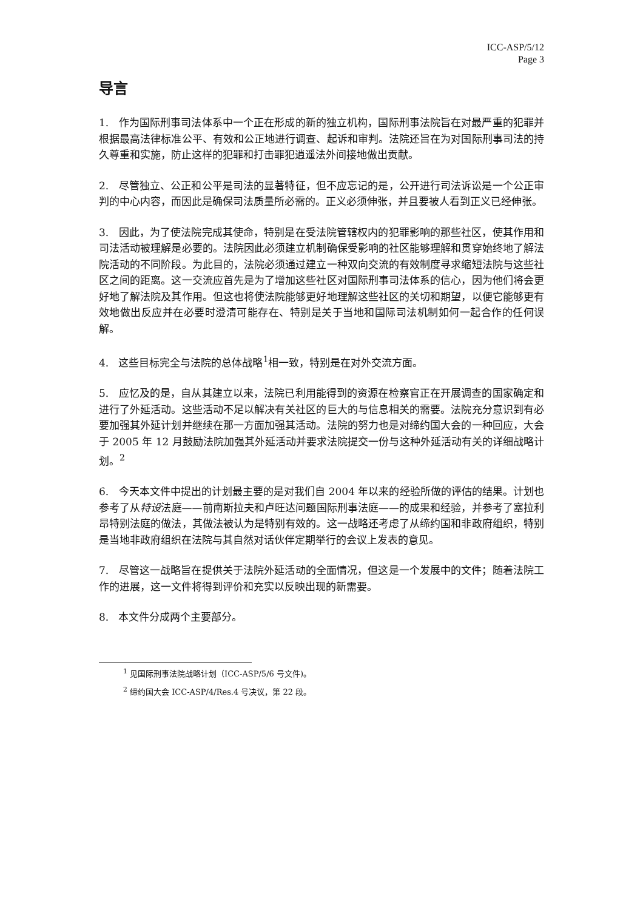ICC-ASP/5/12
Page 3
导言
1. 作为国际刑事司法体系中一个正在形成的新的独立机构，国际刑事法院旨在对最严重的犯罪并根据最高法律标准公平、有效和公正地进行调查、起诉和审判。法院还旨在为对国际刑事司法的持久尊重和实施，防止这样的犯罪和打击罪犯逍遥法外间接地做出贡献。
2. 尽管独立、公正和公平是司法的显著特征，但不应忘记的是，公开进行司法诉讼是一个公正审判的中心内容，而因此是确保司法质量所必需的。正义必须伸张，并且要被人看到正义已经伸张。
3. 因此，为了使法院完成其使命，特别是在受法院管辖权内的犯罪影响的那些社区，使其作用和司法活动被理解是必要的。法院因此必须建立机制确保受影响的社区能够理解和贯穿始终地了解法院活动的不同阶段。为此目的，法院必须通过建立一种双向交流的有效制度寻求缩短法院与这些社区之间的距离。这一交流应首先是为了增加这些社区对国际刑事司法体系的信心，因为他们将会更好地了解法院及其作用。但这也将使法院能够更好地理解这些社区的关切和期望，以便它能够更有效地做出反应并在必要时澄清可能存在、特别是关于当地和国际司法机制如何一起合作的任何误解。
4. 这些目标完全与法院的总体战略<sup>1</sup>相一致，特别是在对外交流方面。
5. 应忆及的是，自从其建立以来，法院已利用能得到的资源在检察官正在开展调查的国家确定和进行了外延活动。这些活动不足以解决有关社区的巨大的与信息相关的需要。法院充分意识到有必要加强其外延计划并继续在那一方面加强其活动。法院的努力也是对缔约国大会的一种回应，大会于 2005 年 12 月鼓励法院加强其外延活动并要求法院提交一份与这种外延活动有关的详细战略计划。<sup>2</sup>
6. 今天本文件中提出的计划最主要的是对我们自 2004 年以来的经验所做的评估的结果。计划也参考了从特设法庭——前南斯拉夫和卢旺达问题国际刑事法庭——的成果和经验，并参考了塞拉利昂特别法庭的做法，其做法被认为是特别有效的。这一战略还考虑了从缔约国和非政府组织，特别是当地非政府组织在法院与其自然对话伙伴定期举行的会议上发表的意见。
7. 尽管这一战略旨在提供关于法院外延活动的全面情况，但这是一个发展中的文件；随着法院工作的进展，这一文件将得到评价和充实以反映出现的新需要。
8. 本文件分成两个主要部分。
<sup>1</sup> 见国际刑事法院战略计划（ICC-ASP/5/6 号文件)。
<sup>2</sup> 缔约国大会 ICC-ASP/4/Res.4 号决议，第 22 段。